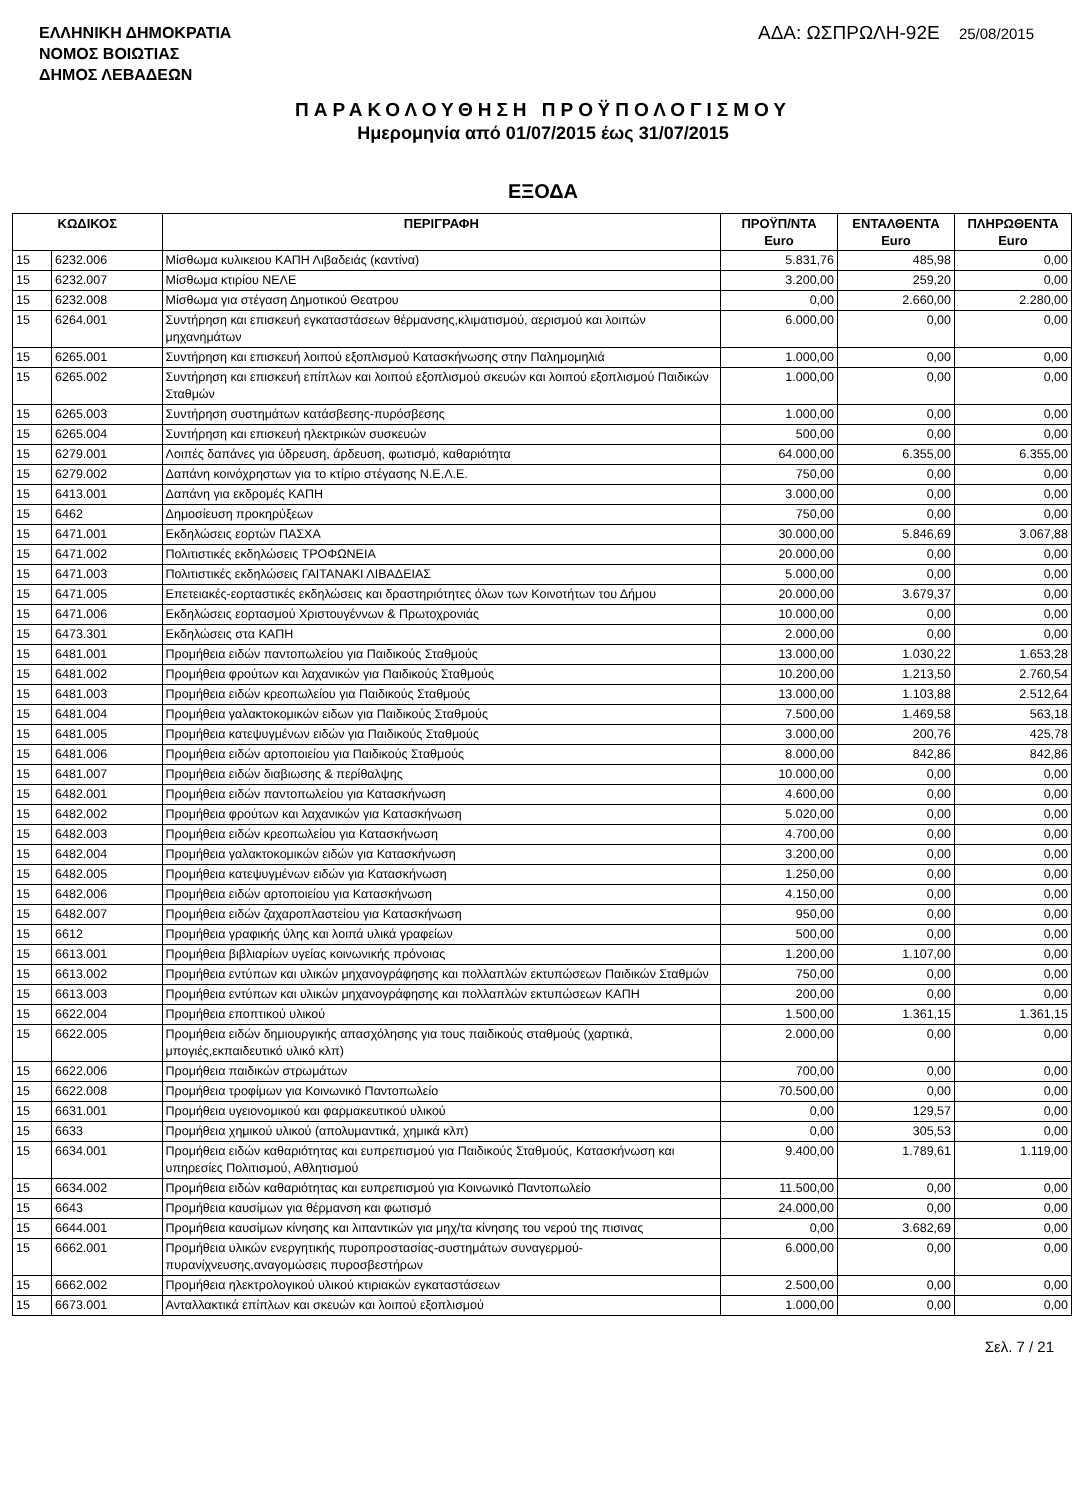ΕΛΛΗΝΙΚΗ ΔΗΜΟΚΡΑΤΙΑ
ΝΟΜΟΣ ΒΟΙΩΤΙΑΣ
ΔΗΜΟΣ ΛΕΒΑΔΕΩΝ
ΑΔΑ: ΩΣΠΡΩΛΗ-92Ε 25/08/2015
ΠΑΡΑΚΟΛΟΥΘΗΣΗ ΠΡΟΫΠΟΛΟΓΙΣΜΟΥ
Ημερομηνία από 01/07/2015 έως 31/07/2015
ΕΞΟΔΑ
| ΚΩΔΙΚΟΣ | | ΠΕΡΙΓΡΑΦΗ | ΠΡΟΫΠ/ΝΤΑ Euro | ΕΝΤΑΛΘΕΝΤΑ Euro | ΠΛΗΡΩΘΕΝΤΑ Euro |
| --- | --- | --- | --- | --- | --- |
| 15 | 6232.006 | Μίσθωμα κυλικειου ΚΑΠΗ Λιβαδειάς (καντίνα) | 5.831,76 | 485,98 | 0,00 |
| 15 | 6232.007 | Μίσθωμα κτιρίου ΝΕΛΕ | 3.200,00 | 259,20 | 0,00 |
| 15 | 6232.008 | Μίσθωμα για στέγαση Δημοτικού Θεατρου | 0,00 | 2.660,00 | 2.280,00 |
| 15 | 6264.001 | Συντήρηση και επισκευή εγκαταστάσεων θέρμανσης,κλιματισμού, αερισμού και λοιπών μηχανημάτων | 6.000,00 | 0,00 | 0,00 |
| 15 | 6265.001 | Συντήρηση και επισκευή λοιπού εξοπλισμού Κατασκήνωσης στην Παλημομηλιά | 1.000,00 | 0,00 | 0,00 |
| 15 | 6265.002 | Συντήρηση και επισκευή επίπλων και λοιπού εξοπλισμού σκευών και λοιπού εξοπλισμού Παιδικών Σταθμών | 1.000,00 | 0,00 | 0,00 |
| 15 | 6265.003 | Συντήρηση συστημάτων κατάσβεσης-πυρόσβεσης | 1.000,00 | 0,00 | 0,00 |
| 15 | 6265.004 | Συντήρηση και επισκευή ηλεκτρικών συσκευών | 500,00 | 0,00 | 0,00 |
| 15 | 6279.001 | Λοιπές δαπάνες για ύδρευση, άρδευση, φωτισμό, καθαριότητα | 64.000,00 | 6.355,00 | 6.355,00 |
| 15 | 6279.002 | Δαπάνη κοινόχρηστων για το κτίριο στέγασης Ν.Ε.Λ.Ε. | 750,00 | 0,00 | 0,00 |
| 15 | 6413.001 | Δαπάνη για εκδρομές ΚΑΠΗ | 3.000,00 | 0,00 | 0,00 |
| 15 | 6462 | Δημοσίευση προκηρύξεων | 750,00 | 0,00 | 0,00 |
| 15 | 6471.001 | Εκδηλώσεις εορτών ΠΑΣΧΑ | 30.000,00 | 5.846,69 | 3.067,88 |
| 15 | 6471.002 | Πολιτιστικές εκδηλώσεις ΤΡΟΦΩΝΕΙΑ | 20.000,00 | 0,00 | 0,00 |
| 15 | 6471.003 | Πολιτιστικές εκδηλώσεις ΓΑΙΤΑΝΑΚΙ ΛΙΒΑΔΕΙΑΣ | 5.000,00 | 0,00 | 0,00 |
| 15 | 6471.005 | Επετειακές-εορταστικές εκδηλώσεις και δραστηριότητες όλων των Κοινοτήτων του Δήμου | 20.000,00 | 3.679,37 | 0,00 |
| 15 | 6471.006 | Εκδηλώσεις εορτασμού Χριστουγέννων & Πρωτοχρονιάς | 10.000,00 | 0,00 | 0,00 |
| 15 | 6473.301 | Εκδηλώσεις στα ΚΑΠΗ | 2.000,00 | 0,00 | 0,00 |
| 15 | 6481.001 | Προμήθεια ειδών παντοπωλείου για Παιδικούς Σταθμούς | 13.000,00 | 1.030,22 | 1.653,28 |
| 15 | 6481.002 | Προμήθεια φρούτων και λαχανικών για Παιδικούς Σταθμούς | 10.200,00 | 1.213,50 | 2.760,54 |
| 15 | 6481.003 | Προμήθεια ειδών κρεοπωλείου για Παιδικούς Σταθμούς | 13.000,00 | 1.103,88 | 2.512,64 |
| 15 | 6481.004 | Προμήθεια γαλακτοκομικών ειδων για Παιδικούς Σταθμούς | 7.500,00 | 1.469,58 | 563,18 |
| 15 | 6481.005 | Προμήθεια κατεψυγμένων ειδών για Παιδικούς Σταθμούς | 3.000,00 | 200,76 | 425,78 |
| 15 | 6481.006 | Προμήθεια ειδών αρτοποιείου για Παιδικούς Σταθμούς | 8.000,00 | 842,86 | 842,86 |
| 15 | 6481.007 | Προμήθεια ειδών διαβιωσης & περίθαλψης | 10.000,00 | 0,00 | 0,00 |
| 15 | 6482.001 | Προμήθεια ειδών παντοπωλείου για Κατασκήνωση | 4.600,00 | 0,00 | 0,00 |
| 15 | 6482.002 | Προμήθεια φρούτων και λαχανικών για Κατασκήνωση | 5.020,00 | 0,00 | 0,00 |
| 15 | 6482.003 | Προμήθεια ειδών κρεοπωλείου για Κατασκήνωση | 4.700,00 | 0,00 | 0,00 |
| 15 | 6482.004 | Προμήθεια γαλακτοκομικών ειδών για Κατασκήνωση | 3.200,00 | 0,00 | 0,00 |
| 15 | 6482.005 | Προμήθεια κατεψυγμένων ειδών για Κατασκήνωση | 1.250,00 | 0,00 | 0,00 |
| 15 | 6482.006 | Προμήθεια ειδών αρτοποιείου για Κατασκήνωση | 4.150,00 | 0,00 | 0,00 |
| 15 | 6482.007 | Προμήθεια ειδών ζαχαροπλαστείου για Κατασκήνωση | 950,00 | 0,00 | 0,00 |
| 15 | 6612 | Προμήθεια γραφικής ύλης και λοιπά υλικά γραφείων | 500,00 | 0,00 | 0,00 |
| 15 | 6613.001 | Προμήθεια βιβλιαρίων υγείας κοινωνικής πρόνοιας | 1.200,00 | 1.107,00 | 0,00 |
| 15 | 6613.002 | Προμήθεια εντύπων και υλικών μηχανογράφησης και πολλαπλών εκτυπώσεων Παιδικών Σταθμών | 750,00 | 0,00 | 0,00 |
| 15 | 6613.003 | Προμήθεια εντύπων και υλικών μηχανογράφησης και πολλαπλών εκτυπώσεων ΚΑΠΗ | 200,00 | 0,00 | 0,00 |
| 15 | 6622.004 | Προμήθεια εποπτικού υλικού | 1.500,00 | 1.361,15 | 1.361,15 |
| 15 | 6622.005 | Προμήθεια ειδών δημιουργικής απασχόλησης για τους παιδικούς σταθμούς (χαρτικά, μπογιές,εκπαιδευτικό υλικό κλπ) | 2.000,00 | 0,00 | 0,00 |
| 15 | 6622.006 | Προμήθεια παιδικών στρωμάτων | 700,00 | 0,00 | 0,00 |
| 15 | 6622.008 | Προμήθεια τροφίμων για Κοινωνικό Παντοπωλείο | 70.500,00 | 0,00 | 0,00 |
| 15 | 6631.001 | Προμήθεια υγειονομικού και φαρμακευτικού υλικού | 0,00 | 129,57 | 0,00 |
| 15 | 6633 | Προμήθεια χημικού υλικού (απολυμαντικά, χημικά κλπ) | 0,00 | 305,53 | 0,00 |
| 15 | 6634.001 | Προμήθεια ειδών καθαριότητας και ευπρεπισμού για Παιδικούς Σταθμούς, Κατασκήνωση και υπηρεσίες Πολιτισμού, Αθλητισμού | 9.400,00 | 1.789,61 | 1.119,00 |
| 15 | 6634.002 | Προμήθεια ειδών καθαριότητας και ευπρεπισμού για Κοινωνικό Παντοπωλείο | 11.500,00 | 0,00 | 0,00 |
| 15 | 6643 | Προμήθεια καυσίμων για θέρμανση και φωτισμό | 24.000,00 | 0,00 | 0,00 |
| 15 | 6644.001 | Προμήθεια καυσίμων κίνησης και λιπαντικών για μηχ/τα κίνησης του νερού της πισινας | 0,00 | 3.682,69 | 0,00 |
| 15 | 6662.001 | Προμήθεια υλικών ενεργητικής πυροπροστασίας-συστημάτων συναγερμού-πυρανίχνευσης,αναγομώσεις πυροσβεστήρων | 6.000,00 | 0,00 | 0,00 |
| 15 | 6662.002 | Προμήθεια ηλεκτρολογικού υλικού κτιριακών εγκαταστάσεων | 2.500,00 | 0,00 | 0,00 |
| 15 | 6673.001 | Ανταλλακτικά επίπλων και σκευών και λοιπού εξοπλισμού | 1.000,00 | 0,00 | 0,00 |
Σελ. 7 / 21